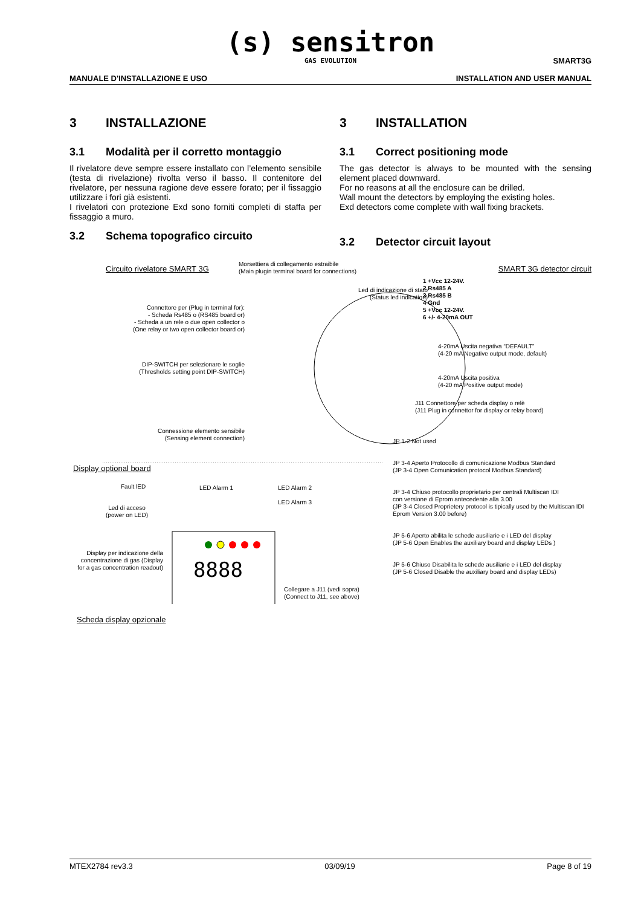(s) sensitron
GAS EVOLUTION
SMART3G
MANUALE D'INSTALLAZIONE E USO INSTALLATION AND USER MANUAL
3 INSTALLAZIONE
3.1 Modalità per il corretto montaggio
Il rivelatore deve sempre essere installato con l’elemento sensibile (testa di rivelazione) rivolta verso il basso. Il contenitore del rivelatore, per nessuna ragione deve essere forato; per il fissaggio utilizzare i fori già esistenti.
I rivelatori con protezione Exd sono forniti completi di staffa per fissaggio a muro.
3.2 Schema topografico circuito
3 INSTALLATION
3.1 Correct positioning mode
The gas detector is always to be mounted with the sensing element placed downward.
For no reasons at all the enclosure can be drilled.
Wall mount the detectors by employing the existing holes.
Exd detectors come complete with wall fixing brackets.
3.2 Detector circuit layout
Circuito rivelatore SMART 3G
Morsettiera di collegamento estraibile
(Main plugin terminal board for connections)
SMART 3G detector circuit
Led di indicazione di stato
(Status led indication)
1 +Vcc 12-24V.
2 Rs485 A
3 Rs485 B
4 Gnd
5 +Vcc 12-24V.
6 +/- 4-20mA OUT
Connettore per (Plug in terminal for):
- Scheda Rs485 o (RS485 board or)
- Scheda a un rele o due open collector o
(One relay or two open collector board or)
4-20mA Uscita negativa “DEFAULT”
(4-20 mA Negative output mode, default)
DIP-SWITCH per selezionare le soglie
(Thresholds setting point DIP-SWITCH)
4-20mA Uscita positiva
(4-20 mA Positive output mode)
J11 Connettore per scheda display o relè
(J11 Plug in connettor for display or relay board)
Connessione elemento sensibile
(Sensing element connection)
JP 1-2 Not used
JP 3-4 Aperto Protocollo di comunicazione Modbus Standard
(JP 3-4 Open Comunication protocol Modbus Standard)
JP 3-4 Chiuso protocollo proprietario per centrali Multiscan IDI
con versione di Eprom antecedente alla 3.00
(JP 3-4 Closed Proprietery protocol is tipically used by the Multiscan IDI
Eprom Version 3.00 before)
JP 5-6 Aperto abilita le schede ausiliarie e i LED del display
(JP 5-6 Open Enables the auxiliary board and display LEDs )
JP 5-6 Chiuso Disabilita le schede ausiliarie e i LED del display
(JP 5-6 Closed Disable the auxiliary board and display LEDs)
Display optional board
Fault lED LED Alarm 1
LED Alarm 2
LED Alarm 3
Led di acceso
(power on LED)
Display per indicazione della concentrazione di gas (Display for a gas concentration readout)
8888
Collegare a J11 (vedi sopra)
(Connect to J11, see above)
Scheda display opzionale
MTEX2784 rev3.3 03/09/19 Page 8 of 19